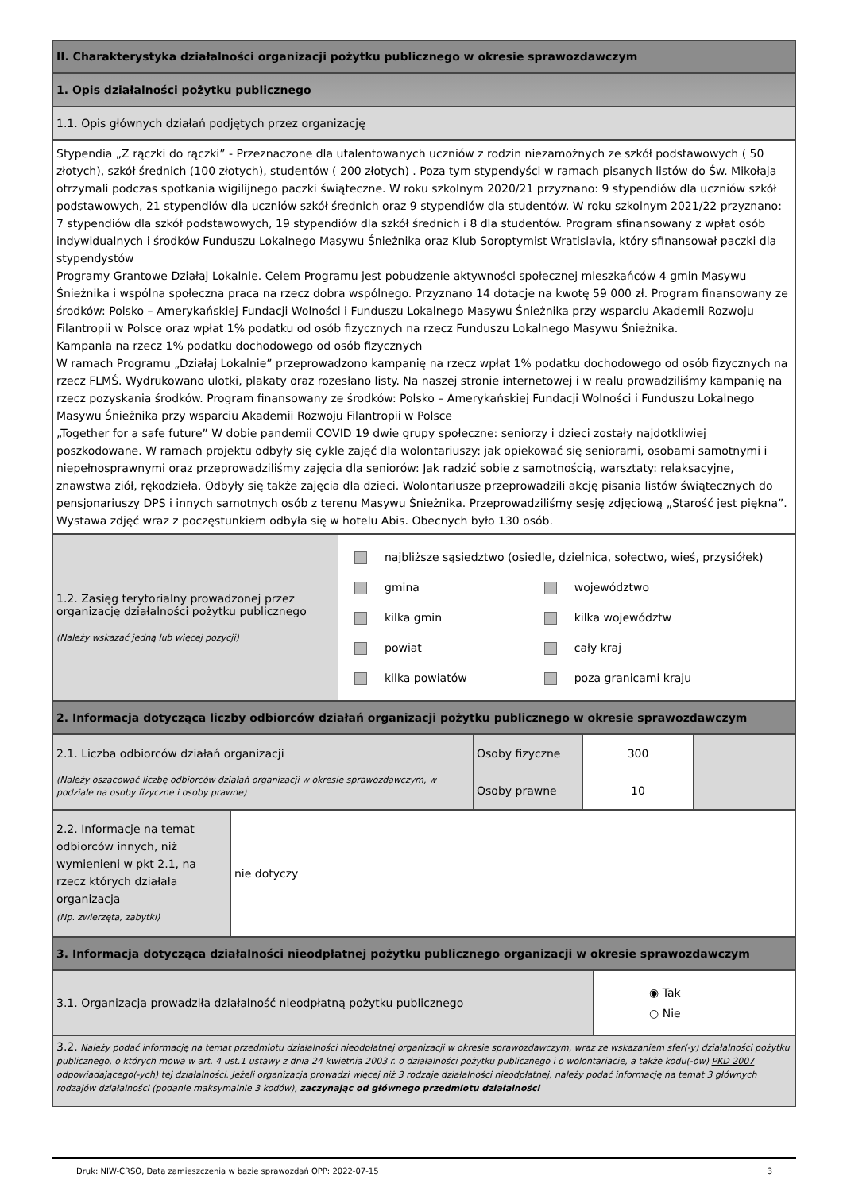II. Charakterystyka działalności organizacji pożytku publicznego w okresie sprawozdawczym
1. Opis działalności pożytku publicznego
1.1. Opis głównych działań podjętych przez organizację
Stypendia „Z rączki do rączki” - Przeznaczone dla utalentowanych uczniów z rodzin niezamożnych ze szkół podstawowych ( 50 złotych), szkół średnich (100 złotych), studentów ( 200 złotych) . Poza tym stypendyści w ramach pisanych listów do Św. Mikołaja otrzymali podczas spotkania wigilijnego paczki świąteczne. W roku szkolnym 2020/21 przyznano: 9 stypendiów dla uczniów szkół podstawowych, 21 stypendiów dla uczniów szkół średnich oraz 9 stypendiów dla studentów. W roku szkolnym 2021/22 przyznano: 7 stypendiów dla szkół podstawowych, 19 stypendiów dla szkół średnich i 8 dla studentów. Program sfinansowany z wpłat osób indywidualnych i środków Funduszu Lokalnego Masywu Śnieżnika oraz Klub Soroptymist Wratislavia, który sfinansował paczki dla stypendystów
Programy Grantowe Działaj Lokalnie. Celem Programu jest pobudzenie aktywności społecznej mieszkańców 4 gmin Masywu Śnieżnika i wspólna społeczna praca na rzecz dobra wspólnego. Przyznano 14 dotacje na kwotę 59 000 zł. Program finansowany ze środków: Polsko – Amerykańskiej Fundacji Wolności i Funduszu Lokalnego Masywu Śnieżnika przy wsparciu Akademii Rozwoju Filantropii w Polsce oraz wpłat 1% podatku od osób fizycznych na rzecz Funduszu Lokalnego Masywu Śnieżnika.
Kampania na rzecz 1% podatku dochodowego od osób fizycznych
W ramach Programu „Działaj Lokalnie” przeprowadzono kampanię na rzecz wpłat 1% podatku dochodowego od osób fizycznych na rzecz FLMŚ. Wydrukowano ulotki, plakaty oraz rozesłano listy. Na naszej stronie internetowej i w realu prowadziliśmy kampanię na rzecz pozyskania środków. Program finansowany ze środków: Polsko – Amerykańskiej Fundacji Wolności i Funduszu Lokalnego Masywu Śnieżnika przy wsparciu Akademii Rozwoju Filantropii w Polsce
„Together for a safe future” W dobie pandemii COVID 19 dwie grupy społeczne: seniorzy i dzieci zostały najdotkliwiej poszkodowane. W ramach projektu odbyły się cykle zajęć dla wolontariuszy: jak opiekować się seniorami, osobami samotnymi i niepełnosprawnymi oraz przeprowadziliśmy zajęcia dla seniorów: Jak radzić sobie z samotnością, warsztaty: relaksacyjne, znawstwa ziół, rękodzieła. Odbyły się także zajęcia dla dzieci. Wolontariusze przeprowadzili akcję pisania listów świątecznych do pensjonariuszy DPS i innych samotnych osób z terenu Masywu Śnieżnika. Przeprowadziliśmy sesję zdjęciową „Starość jest piękna”. Wystawa zdjęć wraz z poczęstunkiem odbyła się w hotelu Abis. Obecnych było 130 osób.
| 1.2. Zasięg terytorialny prowadzonej przez organizację działalności pożytku publicznego (Należy wskazać jedną lub więcej pozycji) | najbliższe sąsiedztwo (osiedle, dzielnica, sołectwo, wieś, przysiółek) / gmina kilka gmin powiat kilka powiatów / województwo kilka województw cały kraj poza granicami kraju / |
2. Informacja dotycząca liczby odbiorców działań organizacji pożytku publicznego w okresie sprawozdawczym
| 2.1. Liczba odbiorców działań organizacji (Należy oszacować liczbę odbiorców działań organizacji w okresie sprawozdawczym, w podziale na osoby fizyczne i osoby prawne) | Osoby fizyczne | 300 | |
| | Osoby prawne | 10 | |
| 2.2. Informacje na temat odbiorców innych, niż wymienieni w pkt 2.1, na rzecz których działała organizacja (Np. zwierzęta, zabytki) | nie dotyczy |
3. Informacja dotycząca działalności nieodpłatnej pożytku publicznego organizacji w okresie sprawozdawczym
| 3.1. Organizacja prowadziła działalność nieodpłatną pożytku publicznego | ◉ Tak ○ Nie |
3.2. Należy podać informację na temat przedmiotu działalności nieodpłatnej organizacji w okresie sprawozdawczym, wraz ze wskazaniem sfer(-y) działalności pożytku publicznego, o których mowa w art. 4 ust.1 ustawy z dnia 24 kwietnia 2003 r. o działalności pożytku publicznego i o wolontariacie, a także kodu(-ów) PKD 2007 odpowiadającego(-ych) tej działalności. Jeżeli organizacja prowadzi więcej niż 3 rodzaje działalności nieodpłatnej, należy podać informację na temat 3 głównych rodzajów działalności (podanie maksymalnie 3 kodów), zaczynając od głównego przedmiotu działalności
Druk: NIW-CRSO, Data zamieszczenia w bazie sprawozdań OPP: 2022-07-15 3